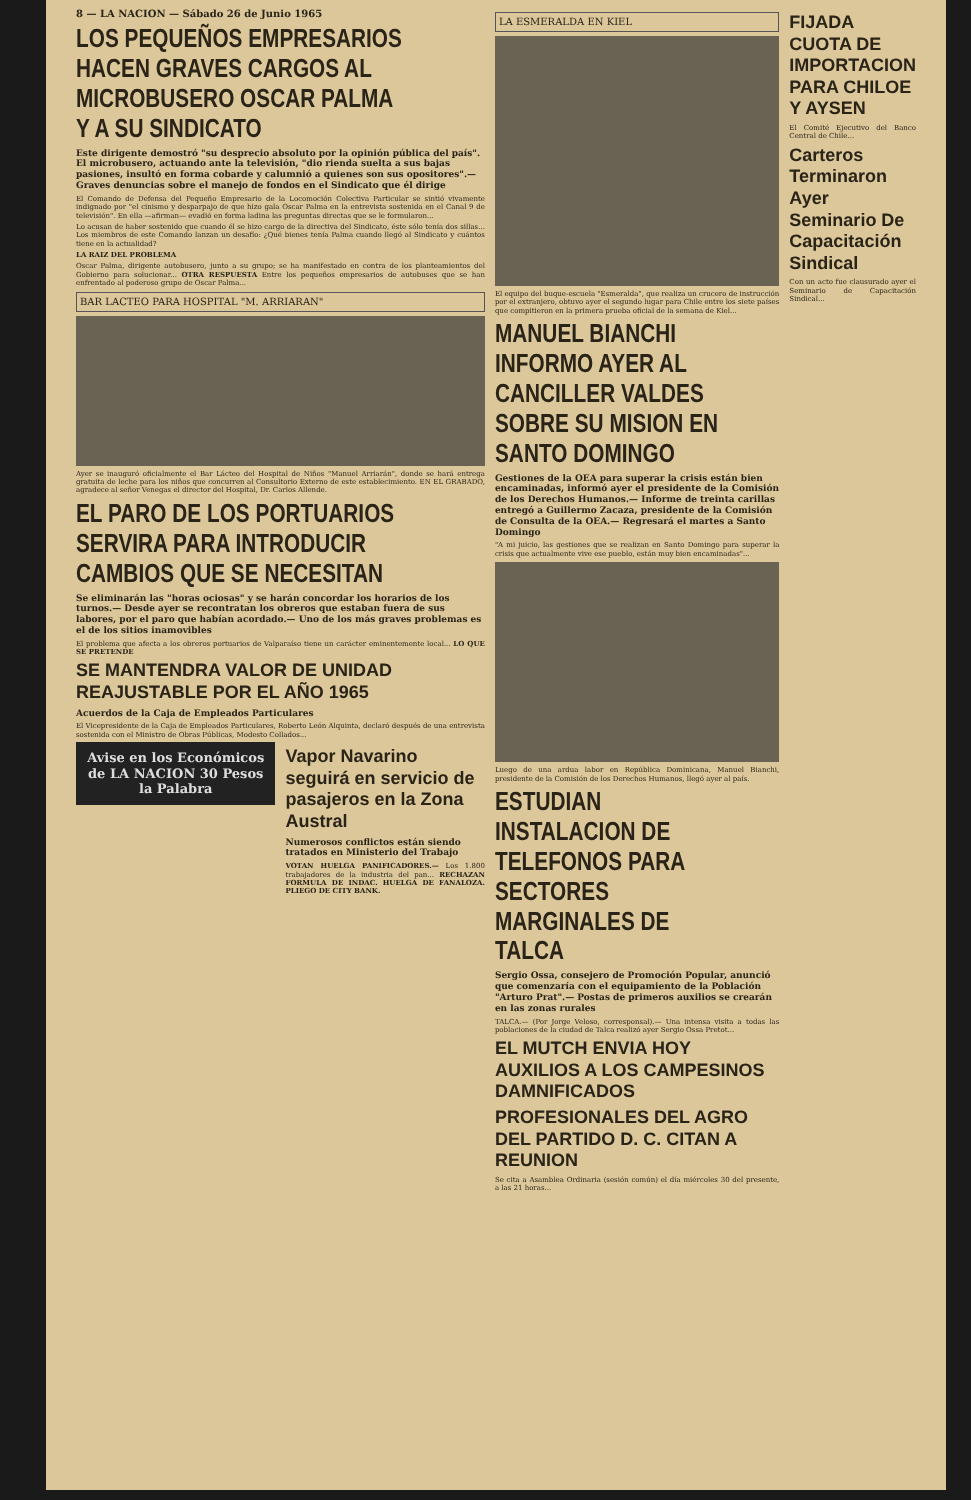8 — LA NACION — Sábado 26 de Junio 1965
LOS PEQUEÑOS EMPRESARIOS HACEN GRAVES CARGOS AL MICROBUSERO OSCAR PALMA Y A SU SINDICATO
Este dirigente demostró "su desprecio absoluto por la opinión pública del país". El microbusero, actuando ante la televisión, "dio rienda suelta a sus bajas pasiones, insultó en forma cobarde y calumnió a quienes son sus opositores".— Graves denuncias sobre el manejo de fondos en el Sindicato que él dirige
El Comando de Defensa del Pequeño Empresario de la Locomoción Colectiva Particular se sintió vivamente indignado por "el cinismo y desparpajo de que hizo gala Oscar Palma en la entrevista sostenida en el Canal 9 de televisión". En ella —afirman— evadió en forma ladina las preguntas directas que se le formularon...
Lo acusan de haber sostenido que cuando él se hizo cargo de la directiva del Sindicato, éste sólo tenía dos sillas... Los miembros de este Comando lanzan un desafío: ¿Qué bienes tenía Palma cuando llegó al Sindicato y cuántos tiene en la actualidad?
LA RAIZ DEL PROBLEMA
Oscar Palma, dirigente autobusero, junto a su grupo; se ha manifestado en contra de los planteamientos del Gobierno para solucionar... OTRA RESPUESTA Entre los pequeños empresarios de autobuses que se han enfrentado al poderoso grupo de Oscar Palma...
BAR LACTEO PARA HOSPITAL "M. ARRIARAN"
Ayer se inauguró oficialmente el Bar Lácteo del Hospital de Niños "Manuel Arriarán", donde se hará entrega gratuita de leche para los niños que concurren al Consultorio Externo de este establecimiento. EN EL GRABADO, agradece al señor Venegas el director del Hospital, Dr. Carlos Allende.
EL PARO DE LOS PORTUARIOS SERVIRA PARA INTRODUCIR CAMBIOS QUE SE NECESITAN
Se eliminarán las "horas ociosas" y se harán concordar los horarios de los turnos.— Desde ayer se recontratan los obreros que estaban fuera de sus labores, por el paro que habían acordado.— Uno de los más graves problemas es el de los sitios inamovibles
El problema que afecta a los obreros portuarios de Valparaíso tiene un carácter eminentemente local... LO QUE SE PRETENDE
SE MANTENDRA VALOR DE UNIDAD REAJUSTABLE POR EL AÑO 1965
Acuerdos de la Caja de Empleados Particulares
El Vicepresidente de la Caja de Empleados Particulares, Roberto León Alquinta, declaró después de una entrevista sostenida con el Ministro de Obras Públicas, Modesto Collados...
Avise en los Económicos de LA NACION 30 Pesos la Palabra
Vapor Navarino seguirá en servicio de pasajeros en la Zona Austral
Numerosos conflictos están siendo tratados en Ministerio del Trabajo
VOTAN HUELGA PANIFICADORES.— Los 1.800 trabajadores de la industria del pan... RECHAZAN FORMULA DE INDAC. HUELGA DE FANALOZA. PLIEGO DE CITY BANK.
LA ESMERALDA EN KIEL
El equipo del buque-escuela "Esmeralda", que realiza un crucero de instrucción por el extranjero, obtuvo ayer el segundo lugar para Chile entre los siete países que compitieron en la primera prueba oficial de la semana de Kiel...
MANUEL BIANCHI INFORMO AYER AL CANCILLER VALDES SOBRE SU MISION EN SANTO DOMINGO
Gestiones de la OEA para superar la crisis están bien encaminadas, informó ayer el presidente de la Comisión de los Derechos Humanos.— Informe de treinta carillas entregó a Guillermo Zacaza, presidente de la Comisión de Consulta de la OEA.— Regresará el martes a Santo Domingo
"A mi juicio, las gestiones que se realizan en Santo Domingo para superar la crisis que actualmente vive ese pueblo, están muy bien encaminadas"...
Luego de una ardua labor en República Dominicana, Manuel Bianchi, presidente de la Comisión de los Derechos Humanos, llegó ayer al país.
ESTUDIAN INSTALACION DE TELEFONOS PARA SECTORES MARGINALES DE TALCA
Sergio Ossa, consejero de Promoción Popular, anunció que comenzaría con el equipamiento de la Población "Arturo Prat".— Postas de primeros auxilios se crearán en las zonas rurales
TALCA.— (Por Jorge Veloso, corresponsal).— Una intensa visita a todas las poblaciones de la ciudad de Talca realizó ayer Sergio Ossa Pretot...
EL MUTCH ENVIA HOY AUXILIOS A LOS CAMPESINOS DAMNIFICADOS
PROFESIONALES DEL AGRO DEL PARTIDO D. C. CITAN A REUNION
Se cita a Asamblea Ordinaria (sesión común) el día miércoles 30 del presente, a las 21 horas...
FIJADA CUOTA DE IMPORTACION PARA CHILOE Y AYSEN
El Comité Ejecutivo del Banco Central de Chile...
Carteros Terminaron Ayer Seminario De Capacitación Sindical
Con un acto fue clausurado ayer el Seminario de Capacitación Sindical...